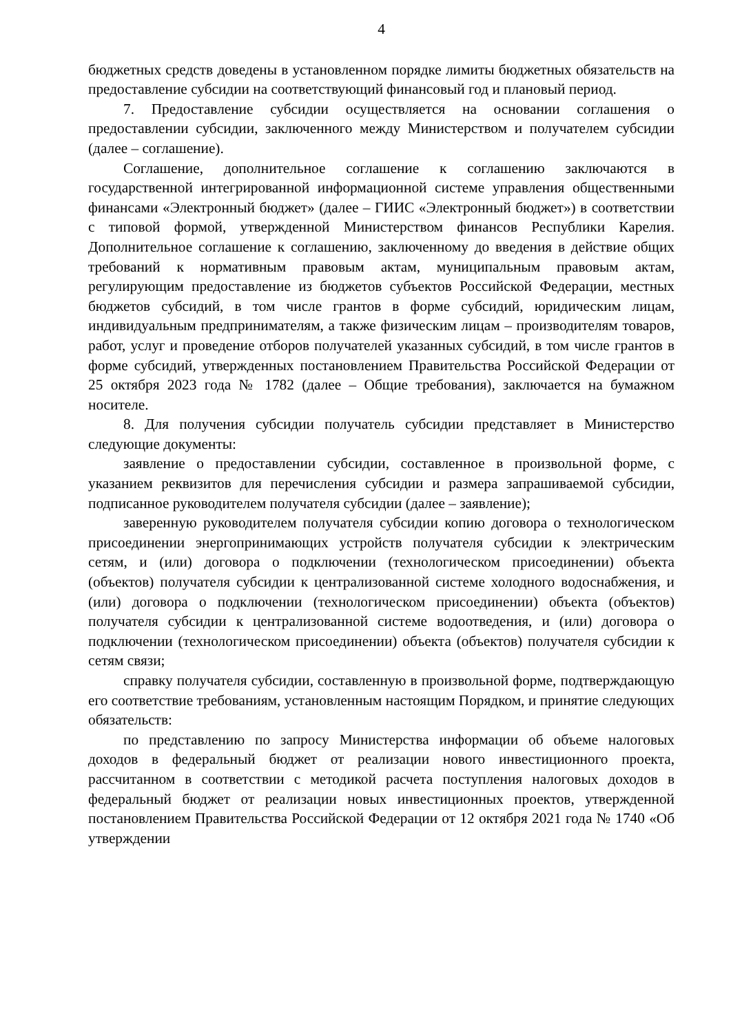4
бюджетных средств доведены в установленном порядке лимиты бюджетных обязательств на предоставление субсидии на соответствующий финансовый год и плановый период.
7. Предоставление субсидии осуществляется на основании соглашения о предоставлении субсидии, заключенного между Министерством и получателем субсидии (далее – соглашение).
Соглашение, дополнительное соглашение к соглашению заключаются в государственной интегрированной информационной системе управления общественными финансами «Электронный бюджет» (далее – ГИИС «Электронный бюджет») в соответствии с типовой формой, утвержденной Министерством финансов Республики Карелия. Дополнительное соглашение к соглашению, заключенному до введения в действие общих требований к нормативным правовым актам, муниципальным правовым актам, регулирующим предоставление из бюджетов субъектов Российской Федерации, местных бюджетов субсидий, в том числе грантов в форме субсидий, юридическим лицам, индивидуальным предпринимателям, а также физическим лицам – производителям товаров, работ, услуг и проведение отборов получателей указанных субсидий, в том числе грантов в форме субсидий, утвержденных постановлением Правительства Российской Федерации от 25 октября 2023 года № 1782 (далее – Общие требования), заключается на бумажном носителе.
8. Для получения субсидии получатель субсидии представляет в Министерство следующие документы:
заявление о предоставлении субсидии, составленное в произвольной форме, с указанием реквизитов для перечисления субсидии и размера запрашиваемой субсидии, подписанное руководителем получателя субсидии (далее – заявление);
заверенную руководителем получателя субсидии копию договора о технологическом присоединении энергопринимающих устройств получателя субсидии к электрическим сетям, и (или) договора о подключении (технологическом присоединении) объекта (объектов) получателя субсидии к централизованной системе холодного водоснабжения, и (или) договора о подключении (технологическом присоединении) объекта (объектов) получателя субсидии к централизованной системе водоотведения, и (или) договора о подключении (технологическом присоединении) объекта (объектов) получателя субсидии к сетям связи;
справку получателя субсидии, составленную в произвольной форме, подтверждающую его соответствие требованиям, установленным настоящим Порядком, и принятие следующих обязательств:
по представлению по запросу Министерства информации об объеме налоговых доходов в федеральный бюджет от реализации нового инвестиционного проекта, рассчитанном в соответствии с методикой расчета поступления налоговых доходов в федеральный бюджет от реализации новых инвестиционных проектов, утвержденной постановлением Правительства Российской Федерации от 12 октября 2021 года № 1740 «Об утверждении